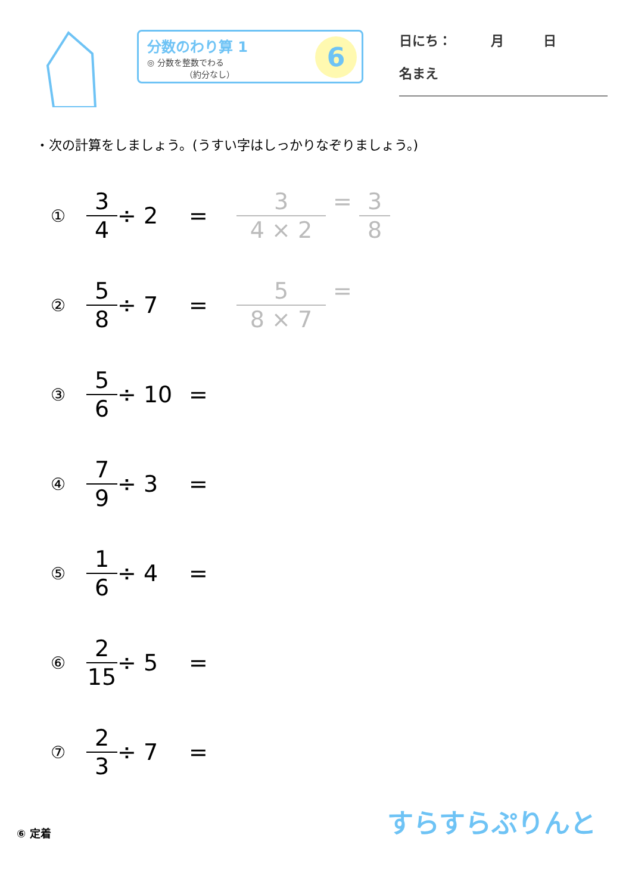分数のわり算 1
◎ 分数を整数でわる
　　　　　（約分なし）
6
日にち：　　　月　　　日
名まえ
・次の計算をしましょう。(うすい字はしっかりなぞりましょう。)
① 3 4 ÷ 2 = 3 4 × 2 = 3 8
② 5 8 ÷ 7 = 5 8 × 7 =
③ 5 6 ÷ 10 =
④ 7 9 ÷ 3 =
⑤ 1 6 ÷ 4 =
⑥ 2 15 ÷ 5 =
⑦ 2 3 ÷ 7 =
⑥ 定着 すらすらぷりんと